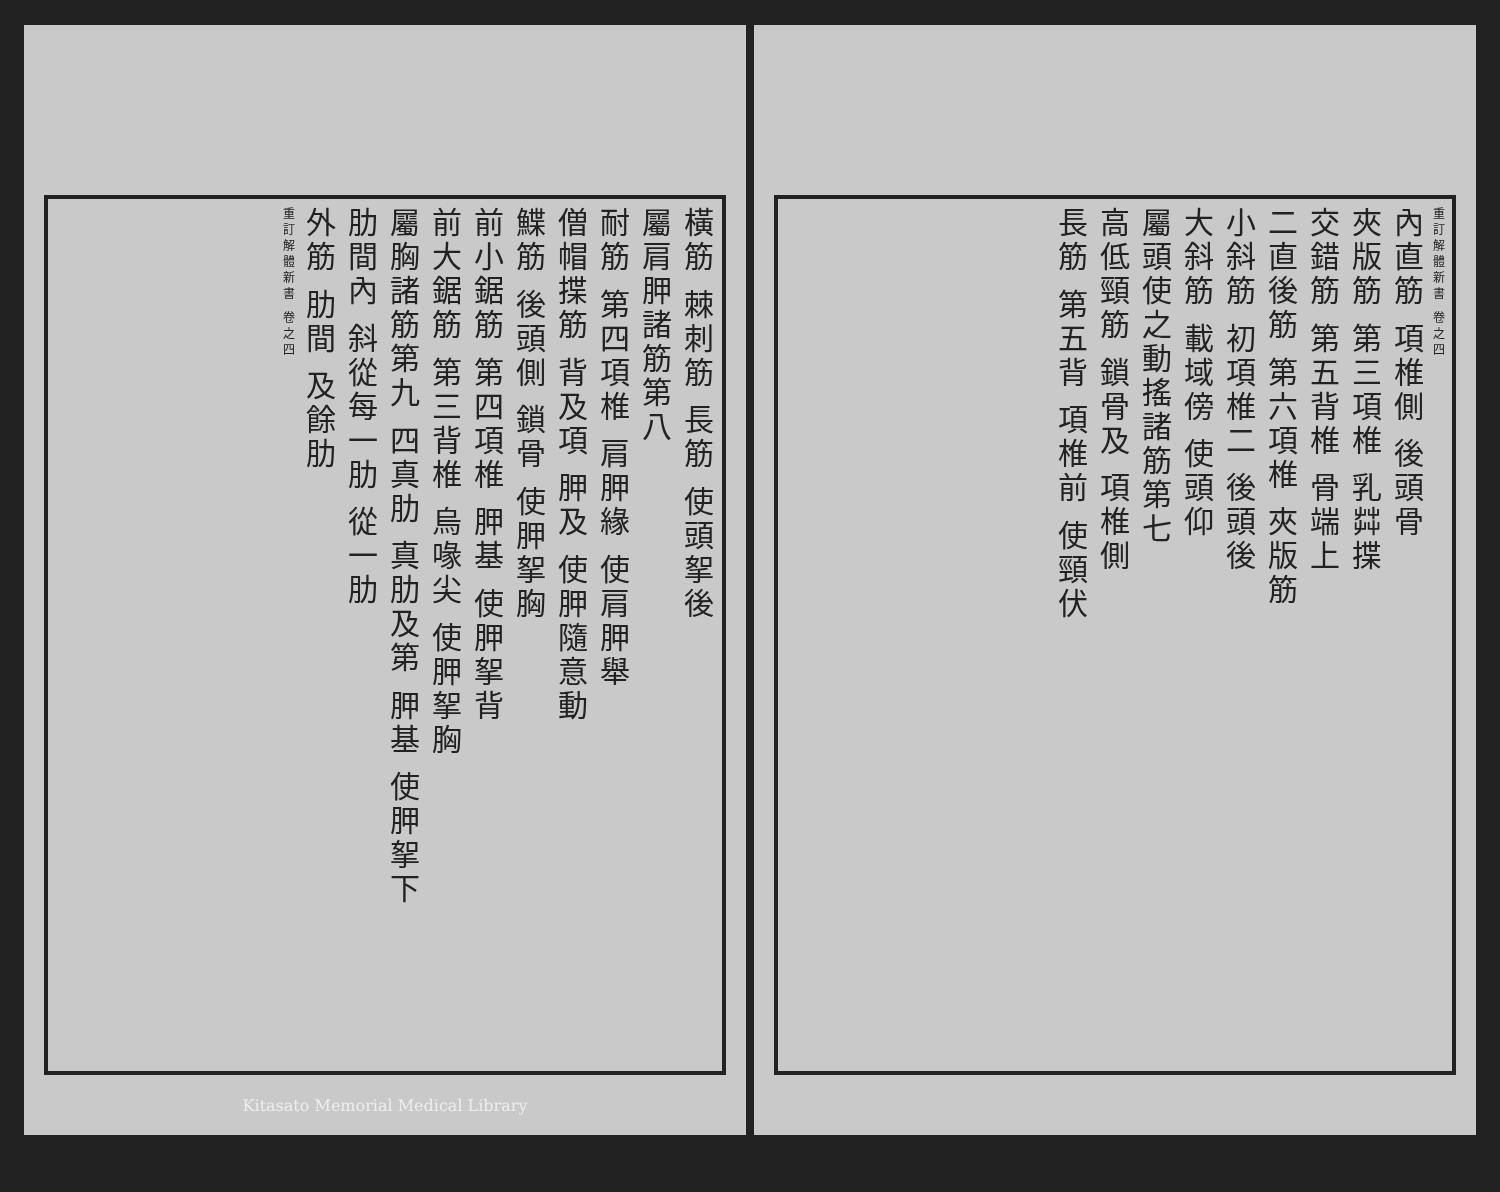重訂解體新書 卷之四
內直筋 項椎側 後頭骨
夾版筋 第三項椎 乳茻揲
交錯筋 第五背椎 骨端上
二直後筋 第六項椎 夾版筋
小斜筋 初項椎二 後頭後
大斜筋 載域傍 使頭仰
屬頭使之動搖諸筋第七
高低頸筋 鎖骨及 項椎側
長筋 第五背 項椎前 使頸伏
橫筋 棘刺筋 長筋 使頭挐後
屬肩胛諸筋第八
耐筋 第四項椎 肩胛緣 使肩胛舉
僧帽揲筋 背及項 胛及 使胛隨意動
鰈筋 後頭側 鎖骨 使胛挐胸
前小鋸筋 第四項椎 胛基 使胛挐背
前大鋸筋 第三背椎 烏喙尖 使胛挐胸
屬胸諸筋第九 四真肋 真肋及第 胛基 使胛挐下
肋間內 斜從每一肋 從一肋
外筋 肋間 及餘肋
重訂解體新書 卷之四
Kitasato Memorial Medical Library